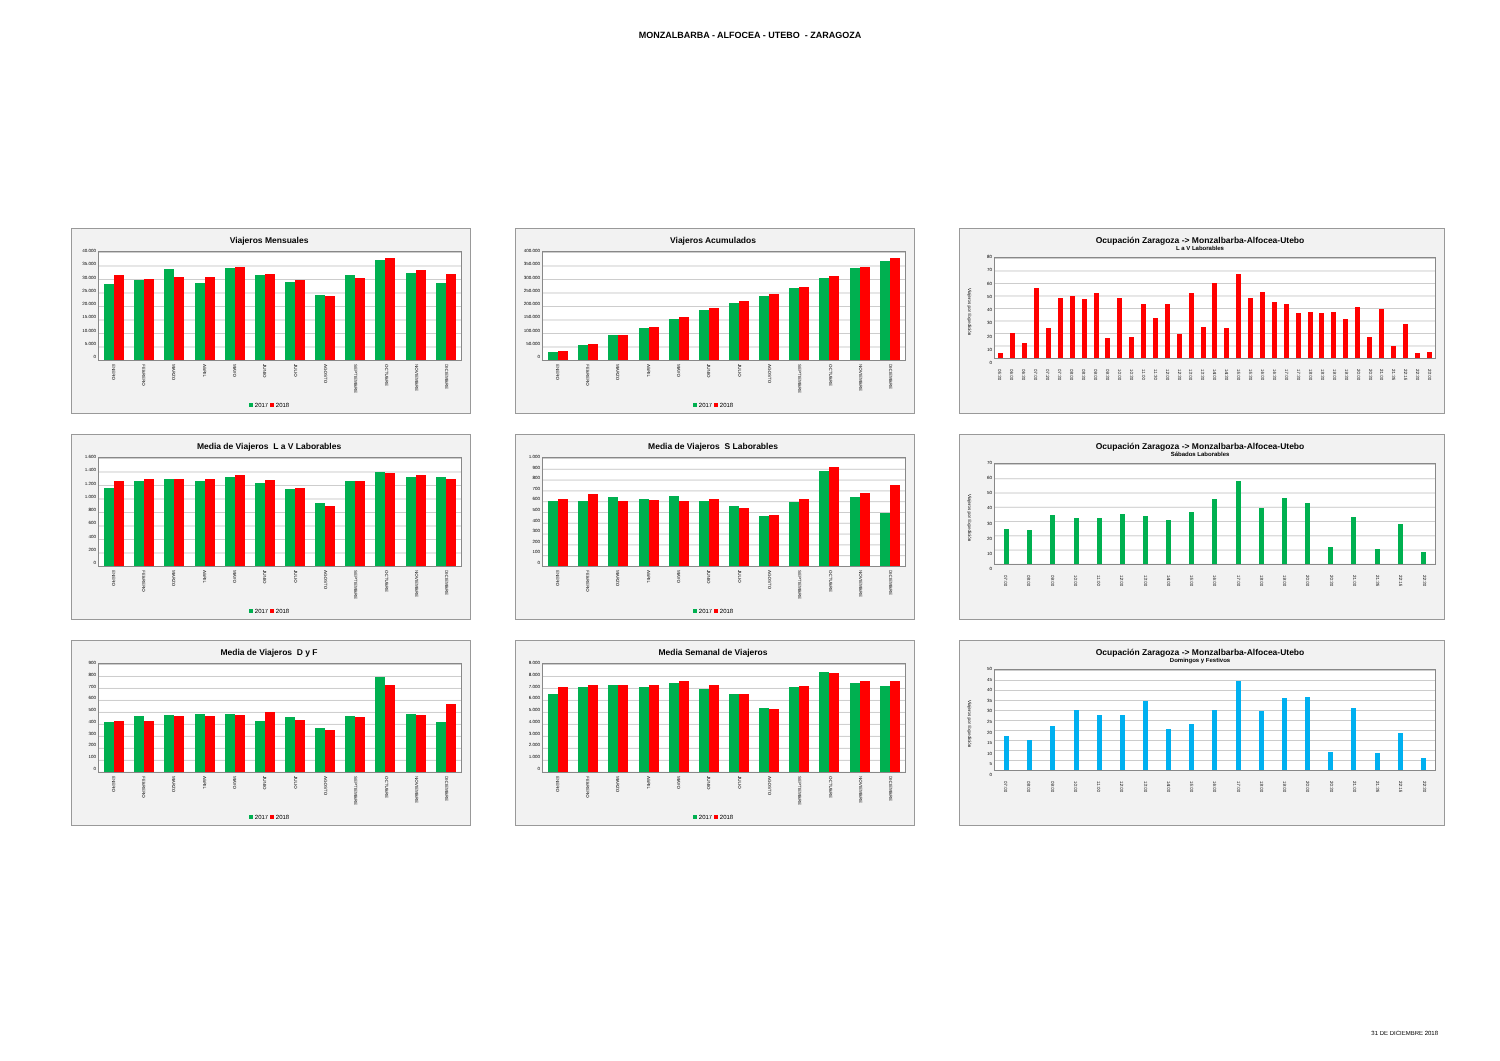MONZALBARBA - ALFOCEA - UTEBO - ZARAGOZA
Viajeros Mensuales
40.000
35.000
30.000
25.000
20.000
15.000
10.000
5.000
0
ENERO FEBRERO MARZO ABRIL MAYO JUNIO JULIO AGOSTO SEPTIEMBRE OCTUBRE NOVIEMBRE DICIEMBRE
2017 2018
Viajeros Acumulados
400.000
350.000
300.000
250.000
200.000
150.000
100.000
50.000
0
ENERO FEBRERO MARZO ABRIL MAYO JUNIO JULIO AGOSTO SEPTIEMBRE OCTUBRE NOVIEMBRE DICIEMBRE
2017 2018
Ocupación Zaragoza -> Monzalbarba-Alfocea-Utebo
L a V Laborables
Viajeros por Expedición
80
70
60
50
40
30
20
10
0
05:30 06:00 06:30 07:00 07:20 07:30 08:00 08:30 09:00 09:30 10:00 10:30 11:00 11:30 12:00 12:30 13:00 13:30 14:00 14:30 15:00 15:30 16:00 16:30 17:00 17:30 18:00 18:30 19:00 19:30 20:00 20:30 21:00 21:35 22:15 22:30 23:00
Media de Viajeros L a V Laborables
1.600
1.400
1.200
1.000
800
600
400
200
0
ENERO FEBRERO MARZO ABRIL MAYO JUNIO JULIO AGOSTO SEPTIEMBRE OCTUBRE NOVIEMBRE DICIEMBRE
2017 2018
Media de Viajeros S Laborables
1.000
900
800
700
600
500
400
300
200
100
0
ENERO FEBRERO MARZO ABRIL MAYO JUNIO JULIO AGOSTO SEPTIEMBRE OCTUBRE NOVIEMBRE DICIEMBRE
2017 2018
Ocupación Zaragoza -> Monzalbarba-Alfocea-Utebo
Sábados Laborables
Viajeros por Expedición
70
60
50
40
30
20
10
0
07:00 08:00 09:00 10:00 11:00 12:00 13:00 14:00 15:00 16:00 17:00 18:00 19:00 20:00 20:30 21:00 21:35 22:15 22:30
Media de Viajeros D y F
900
800
700
600
500
400
300
200
100
0
ENERO FEBRERO MARZO ABRIL MAYO JUNIO JULIO AGOSTO SEPTIEMBRE OCTUBRE NOVIEMBRE DICIEMBRE
2017 2018
Media Semanal de Viajeros
9.000
8.000
7.000
6.000
5.000
4.000
3.000
2.000
1.000
0
ENERO FEBRERO MARZO ABRIL MAYO JUNIO JULIO AGOSTO SEPTIEMBRE OCTUBRE NOVIEMBRE DICIEMBRE
2017 2018
Ocupación Zaragoza -> Monzalbarba-Alfocea-Utebo
Domingos y Festivos
Viajeros por Expedición
50
45
40
35
30
25
20
15
10
5
0
07:00 08:00 09:00 10:00 11:00 12:00 13:00 14:00 15:00 16:00 17:00 18:00 19:00 20:00 20:30 21:00 21:35 22:15 22:30
31 DE DICIEMBRE 2018